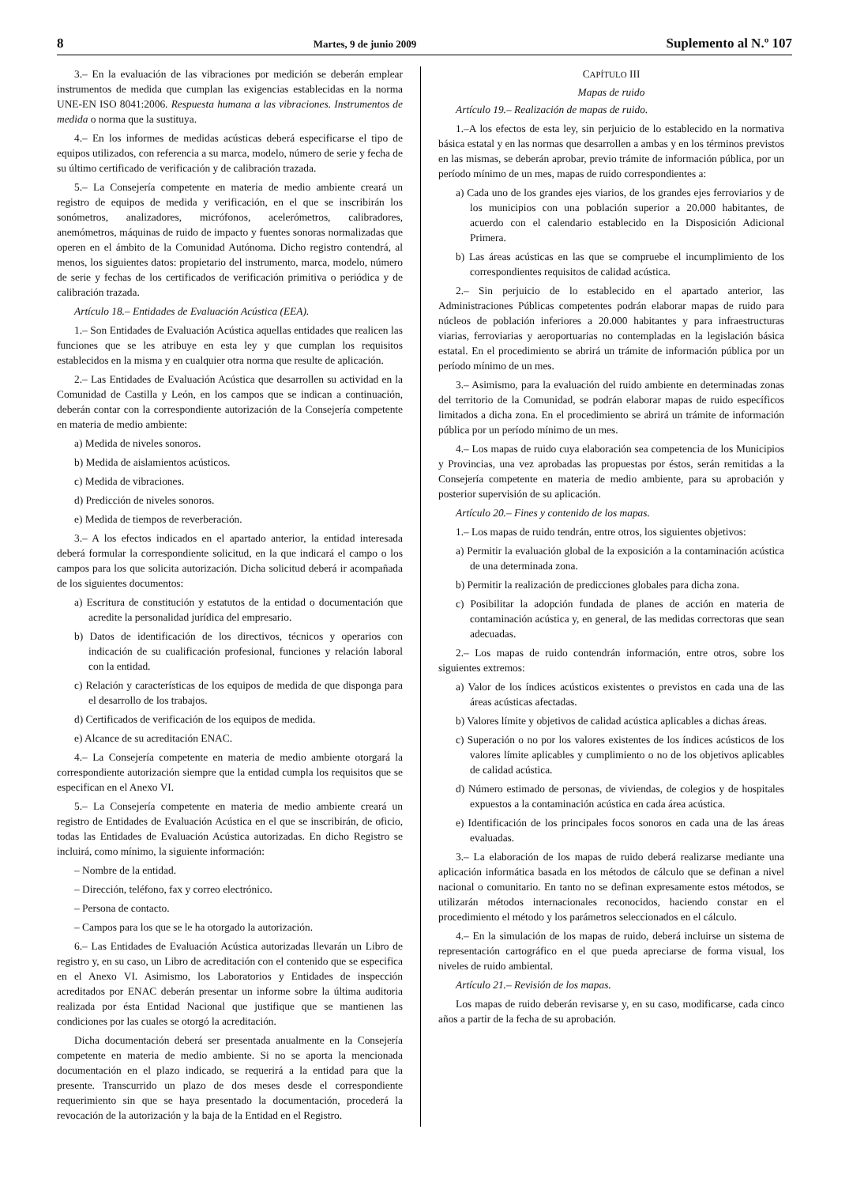8 Martes, 9 de junio 2009 Suplemento al N.º 107
3.– En la evaluación de las vibraciones por medición se deberán emplear instrumentos de medida que cumplan las exigencias establecidas en la norma UNE-EN ISO 8041:2006. Respuesta humana a las vibraciones. Instrumentos de medida o norma que la sustituya.
4.– En los informes de medidas acústicas deberá especificarse el tipo de equipos utilizados, con referencia a su marca, modelo, número de serie y fecha de su último certificado de verificación y de calibración trazada.
5.– La Consejería competente en materia de medio ambiente creará un registro de equipos de medida y verificación, en el que se inscribirán los sonómetros, analizadores, micrófonos, acelerómetros, calibradores, anemómetros, máquinas de ruido de impacto y fuentes sonoras normalizadas que operen en el ámbito de la Comunidad Autónoma. Dicho registro contendrá, al menos, los siguientes datos: propietario del instrumento, marca, modelo, número de serie y fechas de los certificados de verificación primitiva o periódica y de calibración trazada.
Artículo 18.– Entidades de Evaluación Acústica (EEA).
1.– Son Entidades de Evaluación Acústica aquellas entidades que realicen las funciones que se les atribuye en esta ley y que cumplan los requisitos establecidos en la misma y en cualquier otra norma que resulte de aplicación.
2.– Las Entidades de Evaluación Acústica que desarrollen su actividad en la Comunidad de Castilla y León, en los campos que se indican a continuación, deberán contar con la correspondiente autorización de la Consejería competente en materia de medio ambiente:
a) Medida de niveles sonoros.
b) Medida de aislamientos acústicos.
c) Medida de vibraciones.
d) Predicción de niveles sonoros.
e) Medida de tiempos de reverberación.
3.– A los efectos indicados en el apartado anterior, la entidad interesada deberá formular la correspondiente solicitud, en la que indicará el campo o los campos para los que solicita autorización. Dicha solicitud deberá ir acompañada de los siguientes documentos:
a) Escritura de constitución y estatutos de la entidad o documentación que acredite la personalidad jurídica del empresario.
b) Datos de identificación de los directivos, técnicos y operarios con indicación de su cualificación profesional, funciones y relación laboral con la entidad.
c) Relación y características de los equipos de medida de que disponga para el desarrollo de los trabajos.
d) Certificados de verificación de los equipos de medida.
e) Alcance de su acreditación ENAC.
4.– La Consejería competente en materia de medio ambiente otorgará la correspondiente autorización siempre que la entidad cumpla los requisitos que se especifican en el Anexo VI.
5.– La Consejería competente en materia de medio ambiente creará un registro de Entidades de Evaluación Acústica en el que se inscribirán, de oficio, todas las Entidades de Evaluación Acústica autorizadas. En dicho Registro se incluirá, como mínimo, la siguiente información:
– Nombre de la entidad.
– Dirección, teléfono, fax y correo electrónico.
– Persona de contacto.
– Campos para los que se le ha otorgado la autorización.
6.– Las Entidades de Evaluación Acústica autorizadas llevarán un Libro de registro y, en su caso, un Libro de acreditación con el contenido que se especifica en el Anexo VI. Asimismo, los Laboratorios y Entidades de inspección acreditados por ENAC deberán presentar un informe sobre la última auditoria realizada por ésta Entidad Nacional que justifique que se mantienen las condiciones por las cuales se otorgó la acreditación.
Dicha documentación deberá ser presentada anualmente en la Consejería competente en materia de medio ambiente. Si no se aporta la mencionada documentación en el plazo indicado, se requerirá a la entidad para que la presente. Transcurrido un plazo de dos meses desde el correspondiente requerimiento sin que se haya presentado la documentación, procederá la revocación de la autorización y la baja de la Entidad en el Registro.
CAPÍTULO III
Mapas de ruido
Artículo 19.– Realización de mapas de ruido.
1.–A los efectos de esta ley, sin perjuicio de lo establecido en la normativa básica estatal y en las normas que desarrollen a ambas y en los términos previstos en las mismas, se deberán aprobar, previo trámite de información pública, por un período mínimo de un mes, mapas de ruido correspondientes a:
a) Cada uno de los grandes ejes viarios, de los grandes ejes ferroviarios y de los municipios con una población superior a 20.000 habitantes, de acuerdo con el calendario establecido en la Disposición Adicional Primera.
b) Las áreas acústicas en las que se compruebe el incumplimiento de los correspondientes requisitos de calidad acústica.
2.– Sin perjuicio de lo establecido en el apartado anterior, las Administraciones Públicas competentes podrán elaborar mapas de ruido para núcleos de población inferiores a 20.000 habitantes y para infraestructuras viarias, ferroviarias y aeroportuarias no contempladas en la legislación básica estatal. En el procedimiento se abrirá un trámite de información pública por un período mínimo de un mes.
3.– Asimismo, para la evaluación del ruido ambiente en determinadas zonas del territorio de la Comunidad, se podrán elaborar mapas de ruido específicos limitados a dicha zona. En el procedimiento se abrirá un trámite de información pública por un período mínimo de un mes.
4.– Los mapas de ruido cuya elaboración sea competencia de los Municipios y Provincias, una vez aprobadas las propuestas por éstos, serán remitidas a la Consejería competente en materia de medio ambiente, para su aprobación y posterior supervisión de su aplicación.
Artículo 20.– Fines y contenido de los mapas.
1.– Los mapas de ruido tendrán, entre otros, los siguientes objetivos:
a) Permitir la evaluación global de la exposición a la contaminación acústica de una determinada zona.
b) Permitir la realización de predicciones globales para dicha zona.
c) Posibilitar la adopción fundada de planes de acción en materia de contaminación acústica y, en general, de las medidas correctoras que sean adecuadas.
2.– Los mapas de ruido contendrán información, entre otros, sobre los siguientes extremos:
a) Valor de los índices acústicos existentes o previstos en cada una de las áreas acústicas afectadas.
b) Valores límite y objetivos de calidad acústica aplicables a dichas áreas.
c) Superación o no por los valores existentes de los índices acústicos de los valores límite aplicables y cumplimiento o no de los objetivos aplicables de calidad acústica.
d) Número estimado de personas, de viviendas, de colegios y de hospitales expuestos a la contaminación acústica en cada área acústica.
e) Identificación de los principales focos sonoros en cada una de las áreas evaluadas.
3.– La elaboración de los mapas de ruido deberá realizarse mediante una aplicación informática basada en los métodos de cálculo que se definan a nivel nacional o comunitario. En tanto no se definan expresamente estos métodos, se utilizarán métodos internacionales reconocidos, haciendo constar en el procedimiento el método y los parámetros seleccionados en el cálculo.
4.– En la simulación de los mapas de ruido, deberá incluirse un sistema de representación cartográfico en el que pueda apreciarse de forma visual, los niveles de ruido ambiental.
Artículo 21.– Revisión de los mapas.
Los mapas de ruido deberán revisarse y, en su caso, modificarse, cada cinco años a partir de la fecha de su aprobación.